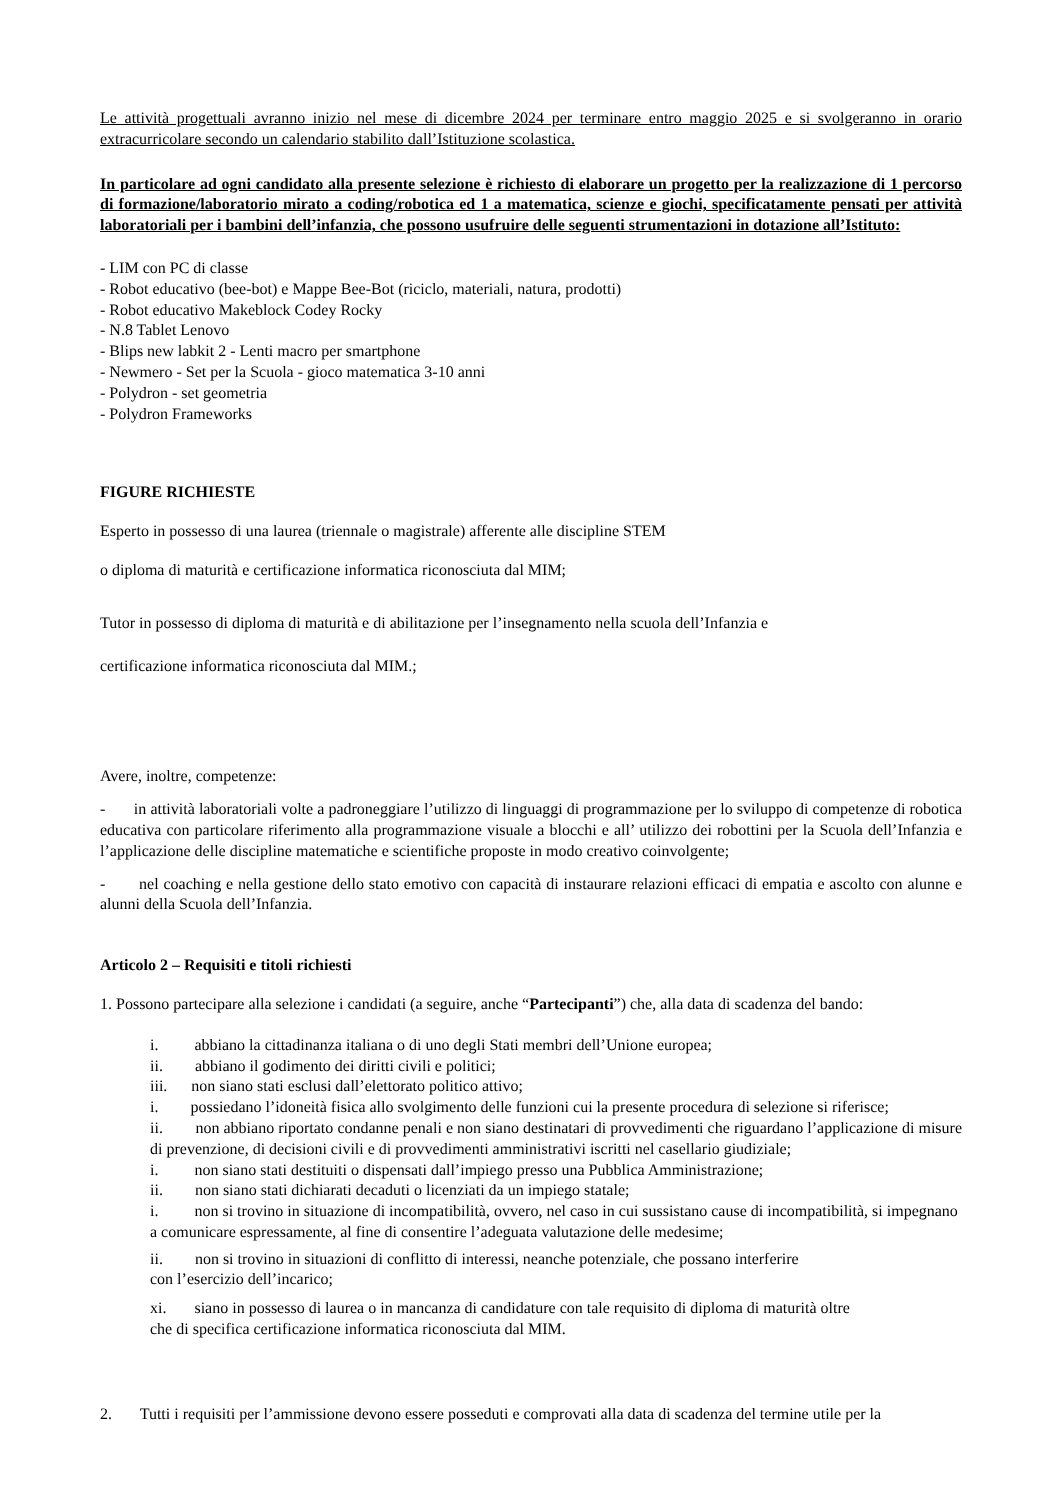Le attività progettuali avranno inizio nel mese di dicembre 2024 per terminare entro maggio 2025 e si svolgeranno in orario extracurricolare secondo un calendario stabilito dall’Istituzione scolastica.
In particolare ad ogni candidato alla presente selezione è richiesto di elaborare un progetto per la realizzazione di 1 percorso di formazione/laboratorio mirato a coding/robotica ed 1 a matematica, scienze e giochi, specificatamente pensati per attività laboratoriali per i bambini dell’infanzia, che possono usufruire delle seguenti strumentazioni in dotazione all’Istituto:
- LIM con PC di classe
- Robot educativo (bee-bot) e Mappe Bee-Bot (riciclo, materiali, natura, prodotti)
- Robot educativo Makeblock Codey Rocky
- N.8 Tablet Lenovo
- Blips new labkit 2 - Lenti macro per smartphone
- Newmero - Set per la Scuola - gioco matematica 3-10 anni
- Polydron - set geometria
- Polydron Frameworks
FIGURE RICHIESTE
Esperto in possesso di una laurea (triennale o magistrale) afferente alle discipline STEM
o diploma di maturità e certificazione informatica riconosciuta dal MIM;
Tutor in possesso di diploma di maturità e di abilitazione per l’insegnamento nella scuola dell’Infanzia e
certificazione informatica riconosciuta dal MIM.;
Avere, inoltre, competenze:
- in attività laboratoriali volte a padroneggiare l’utilizzo di linguaggi di programmazione per lo sviluppo di competenze di robotica educativa con particolare riferimento alla programmazione visuale a blocchi e all’ utilizzo dei robottini per la Scuola dell’Infanzia e l’applicazione delle discipline matematiche e scientifiche proposte in modo creativo coinvolgente;
- nel coaching e nella gestione dello stato emotivo con capacità di instaurare relazioni efficaci di empatia e ascolto con alunne e alunni della Scuola dell’Infanzia.
Articolo 2 – Requisiti e titoli richiesti
1. Possono partecipare alla selezione i candidati (a seguire, anche “Partecipanti”) che, alla data di scadenza del bando:
i. abbiano la cittadinanza italiana o di uno degli Stati membri dell’Unione europea;
ii. abbiano il godimento dei diritti civili e politici;
iii. non siano stati esclusi dall’elettorato politico attivo;
i. possiedano l’idoneità fisica allo svolgimento delle funzioni cui la presente procedura di selezione si riferisce;
ii. non abbiano riportato condanne penali e non siano destinatari di provvedimenti che riguardano l’applicazione di misure di prevenzione, di decisioni civili e di provvedimenti amministrativi iscritti nel casellario giudiziale;
i. non siano stati destituiti o dispensati dall’impiego presso una Pubblica Amministrazione;
ii. non siano stati dichiarati decaduti o licenziati da un impiego statale;
i. non si trovino in situazione di incompatibilità, ovvero, nel caso in cui sussistano cause di incompatibilità, si impegnano a comunicare espressamente, al fine di consentire l’adeguata valutazione delle medesime;
ii. non si trovino in situazioni di conflitto di interessi, neanche potenziale, che possano interferire
con l’esercizio dell’incarico;
xi. siano in possesso di laurea o in mancanza di candidature con tale requisito di diploma di maturità oltre
che di specifica certificazione informatica riconosciuta dal MIM.
2. Tutti i requisiti per l’ammissione devono essere posseduti e comprovati alla data di scadenza del termine utile per la